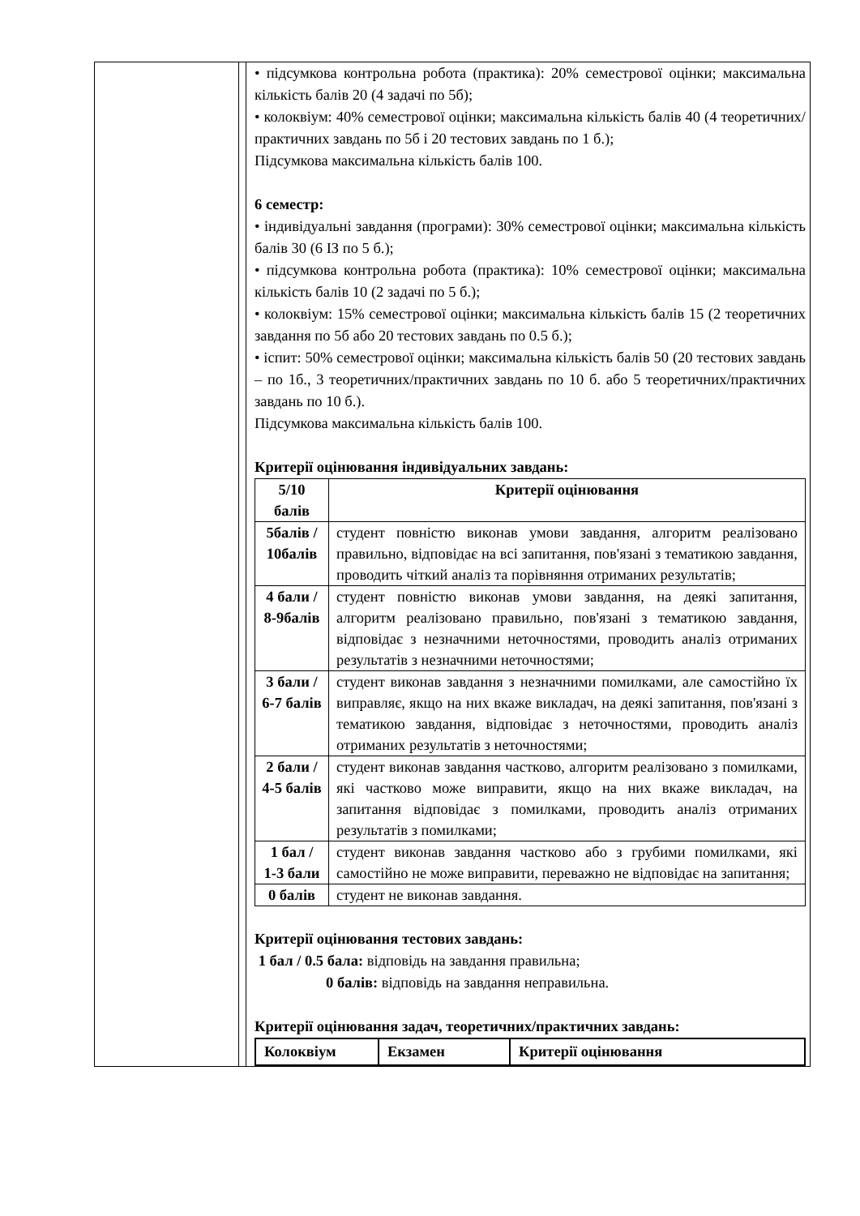| | | • підсумкова контрольна робота (практика): 20% семестрової оцінки; максимальна кількість балів 20 (4 задачі по 5б); • колоквіум: 40% семестрової оцінки; максимальна кількість балів 40 (4 теоретичних/практичних завдань по 5б і 20 тестових завдань по 1 б.); Підсумкова максимальна кількість балів 100. 6 семестр: • індивідуальні завдання (програми): 30% семестрової оцінки; максимальна кількість балів 30 (6 ІЗ по 5 б.); • підсумкова контрольна робота (практика): 10% семестрової оцінки; максимальна кількість балів 10 (2 задачі по 5 б.); • колоквіум: 15% семестрової оцінки; максимальна кількість балів 15 (2 теоретичних завдання по 5б або 20 тестових завдань по 0.5 б.); • іспит: 50% семестрової оцінки; максимальна кількість балів 50 (20 тестових завдань – по 1б., 3 теоретичних/практичних завдань по 10 б. або 5 теоретичних/практичних завдань по 10 б.). Підсумкова максимальна кількість балів 100. Критерії оцінювання індивідуальних завдань: / 5/10 балів / Критерії оцінювання / / 5балів / 10балів / студент повністю виконав умови завдання, алгоритм реалізовано правильно, відповідає на всі запитання, пов'язані з тематикою завдання, проводить чіткий аналіз та порівняння отриманих результатів; / / 4 бали / 8-9балів / студент повністю виконав умови завдання, на деякі запитання, алгоритм реалізовано правильно, пов'язані з тематикою завдання, відповідає з незначними неточностями, проводить аналіз отриманих результатів з незначними неточностями; / / 3 бали / 6-7 балів / студент виконав завдання з незначними помилками, але самостійно їх виправляє, якщо на них вкаже викладач, на деякі запитання, пов'язані з тематикою завдання, відповідає з неточностями, проводить аналіз отриманих результатів з неточностями; / / 2 бали / 4-5 балів / студент виконав завдання частково, алгоритм реалізовано з помилками, які частково може виправити, якщо на них вкаже викладач, на запитання відповідає з помилками, проводить аналіз отриманих результатів з помилками; / / 1 бал / 1-3 бали / студент виконав завдання частково або з грубими помилками, які самостійно не може виправити, переважно не відповідає на запитання; / / 0 балів / студент не виконав завдання. / Критерії оцінювання тестових завдань: 1 бал / 0.5 бала: відповідь на завдання правильна; 0 балів: відповідь на завдання неправильна. Критерії оцінювання задач, теоретичних/практичних завдань: / Колоквіум / Екзамен / Критерії оцінювання / |